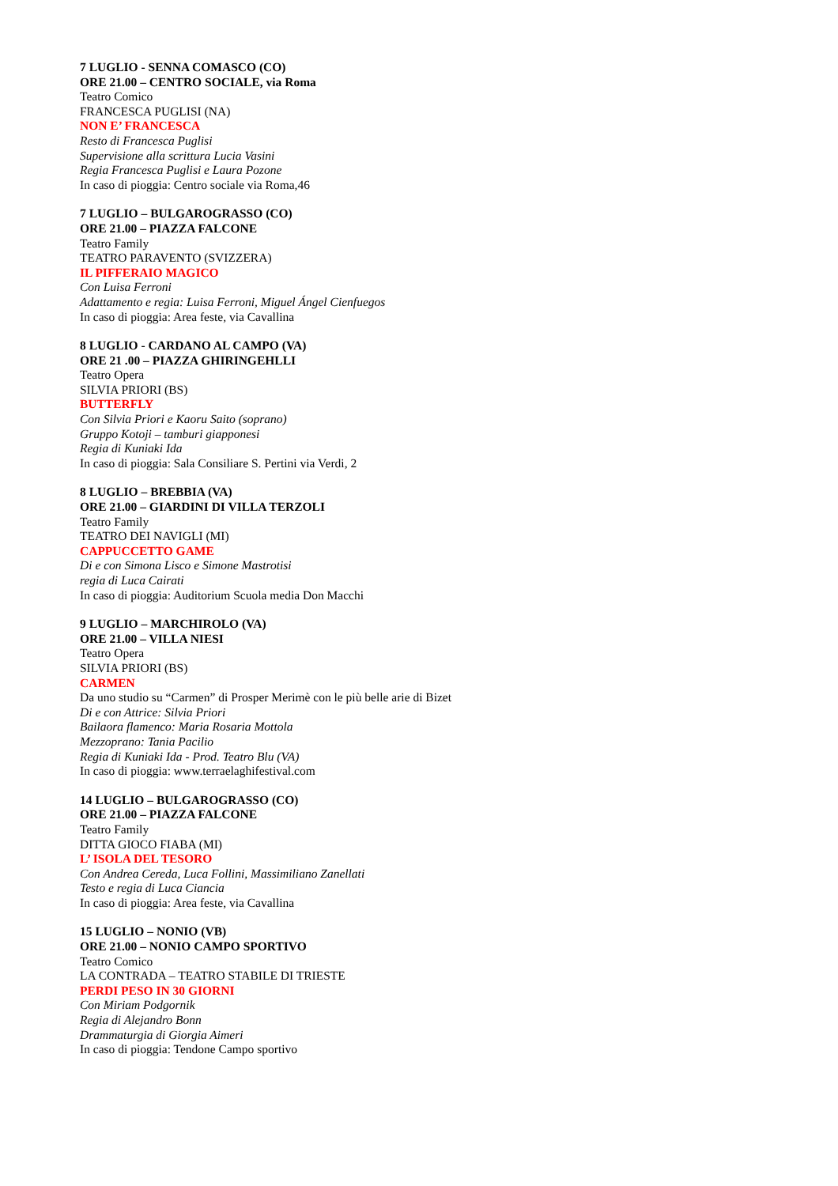7 LUGLIO - SENNA COMASCO (CO)
ORE 21.00 – CENTRO SOCIALE, via Roma
Teatro Comico
FRANCESCA PUGLISI (NA)
NON E’ FRANCESCA
Resto di Francesca Puglisi
Supervisione alla scrittura Lucia Vasini
Regia Francesca Puglisi e Laura Pozone
In caso di pioggia: Centro sociale via Roma,46
7 LUGLIO – BULGAROGRASSO (CO)
ORE 21.00 – PIAZZA FALCONE
Teatro Family
TEATRO PARAVENTO (SVIZZERA)
IL PIFFERAIO MAGICO
Con Luisa Ferroni
Adattamento e regia: Luisa Ferroni, Miguel Ángel Cienfuegos
In caso di pioggia: Area feste, via Cavallina
8 LUGLIO - CARDANO AL CAMPO (VA)
ORE 21 .00 – PIAZZA GHIRINGEHLLI
Teatro Opera
SILVIA PRIORI (BS)
BUTTERFLY
Con Silvia Priori e Kaoru Saito (soprano)
Gruppo Kotoji – tamburi giapponesi
Regia di Kuniaki Ida
In caso di pioggia: Sala Consiliare S. Pertini via Verdi, 2
8 LUGLIO – BREBBIA (VA)
ORE 21.00 – GIARDINI DI VILLA TERZOLI
Teatro Family
TEATRO DEI NAVIGLI (MI)
CAPPUCCETTO GAME
Di e con Simona Lisco e Simone Mastrotisi
regia di Luca Cairati
In caso di pioggia: Auditorium Scuola media Don Macchi
9 LUGLIO – MARCHIROLO (VA)
ORE 21.00 – VILLA NIESI
Teatro Opera
SILVIA PRIORI (BS)
CARMEN
Da uno studio su “Carmen” di Prosper Merimè con le più belle arie di Bizet
Di e con Attrice: Silvia Priori
Bailaora flamenco: Maria Rosaria Mottola
Mezzoprano: Tania Pacilio
Regia di Kuniaki Ida - Prod. Teatro Blu (VA)
In caso di pioggia: www.terraelaghifestival.com
14 LUGLIO – BULGAROGRASSO (CO)
ORE 21.00 – PIAZZA FALCONE
Teatro Family
DITTA GIOCO FIABA (MI)
L’ ISOLA DEL TESORO
Con Andrea Cereda, Luca Follini, Massimiliano Zanellati
Testo e regia di Luca Ciancia
In caso di pioggia: Area feste, via Cavallina
15 LUGLIO – NONIO (VB)
ORE 21.00 – NONIO CAMPO SPORTIVO
Teatro Comico
LA CONTRADA – TEATRO STABILE DI TRIESTE
PERDI PESO IN 30 GIORNI
Con Miriam Podgornik
Regia di Alejandro Bonn
Drammaturgia di Giorgia Aimeri
In caso di pioggia: Tendone Campo sportivo